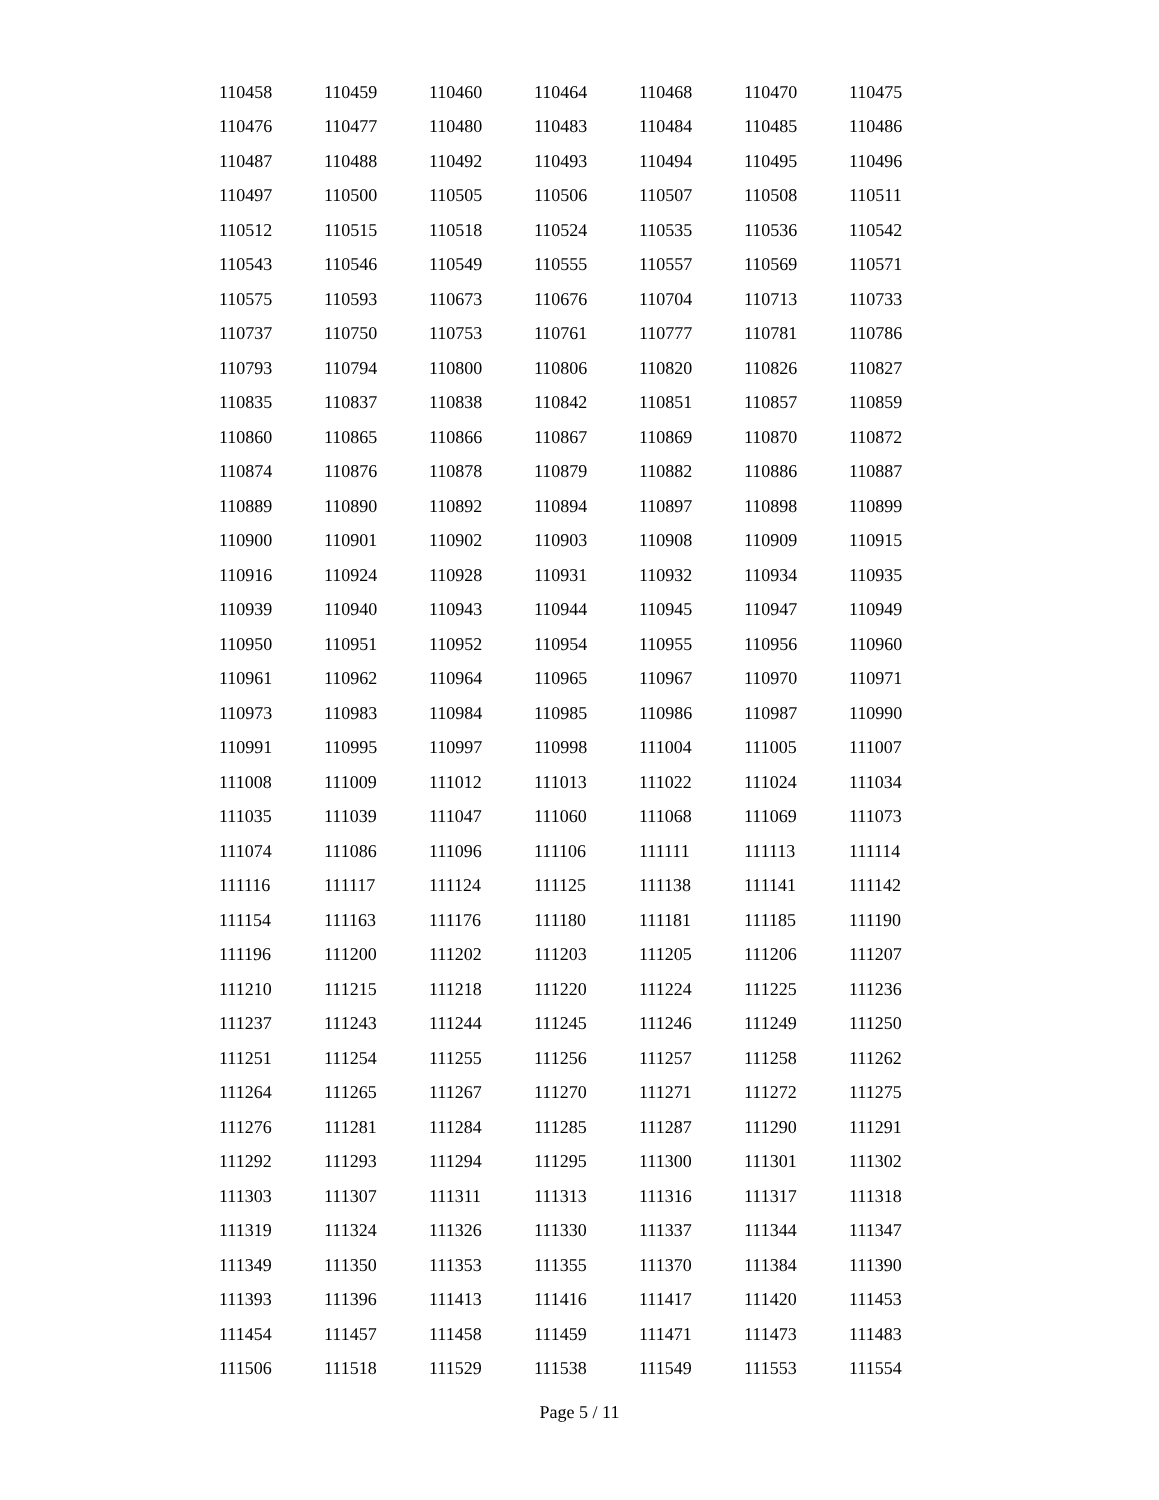| 110458 | 110459 | 110460 | 110464 | 110468 | 110470 | 110475 |
| 110476 | 110477 | 110480 | 110483 | 110484 | 110485 | 110486 |
| 110487 | 110488 | 110492 | 110493 | 110494 | 110495 | 110496 |
| 110497 | 110500 | 110505 | 110506 | 110507 | 110508 | 110511 |
| 110512 | 110515 | 110518 | 110524 | 110535 | 110536 | 110542 |
| 110543 | 110546 | 110549 | 110555 | 110557 | 110569 | 110571 |
| 110575 | 110593 | 110673 | 110676 | 110704 | 110713 | 110733 |
| 110737 | 110750 | 110753 | 110761 | 110777 | 110781 | 110786 |
| 110793 | 110794 | 110800 | 110806 | 110820 | 110826 | 110827 |
| 110835 | 110837 | 110838 | 110842 | 110851 | 110857 | 110859 |
| 110860 | 110865 | 110866 | 110867 | 110869 | 110870 | 110872 |
| 110874 | 110876 | 110878 | 110879 | 110882 | 110886 | 110887 |
| 110889 | 110890 | 110892 | 110894 | 110897 | 110898 | 110899 |
| 110900 | 110901 | 110902 | 110903 | 110908 | 110909 | 110915 |
| 110916 | 110924 | 110928 | 110931 | 110932 | 110934 | 110935 |
| 110939 | 110940 | 110943 | 110944 | 110945 | 110947 | 110949 |
| 110950 | 110951 | 110952 | 110954 | 110955 | 110956 | 110960 |
| 110961 | 110962 | 110964 | 110965 | 110967 | 110970 | 110971 |
| 110973 | 110983 | 110984 | 110985 | 110986 | 110987 | 110990 |
| 110991 | 110995 | 110997 | 110998 | 111004 | 111005 | 111007 |
| 111008 | 111009 | 111012 | 111013 | 111022 | 111024 | 111034 |
| 111035 | 111039 | 111047 | 111060 | 111068 | 111069 | 111073 |
| 111074 | 111086 | 111096 | 111106 | 111111 | 111113 | 111114 |
| 111116 | 111117 | 111124 | 111125 | 111138 | 111141 | 111142 |
| 111154 | 111163 | 111176 | 111180 | 111181 | 111185 | 111190 |
| 111196 | 111200 | 111202 | 111203 | 111205 | 111206 | 111207 |
| 111210 | 111215 | 111218 | 111220 | 111224 | 111225 | 111236 |
| 111237 | 111243 | 111244 | 111245 | 111246 | 111249 | 111250 |
| 111251 | 111254 | 111255 | 111256 | 111257 | 111258 | 111262 |
| 111264 | 111265 | 111267 | 111270 | 111271 | 111272 | 111275 |
| 111276 | 111281 | 111284 | 111285 | 111287 | 111290 | 111291 |
| 111292 | 111293 | 111294 | 111295 | 111300 | 111301 | 111302 |
| 111303 | 111307 | 111311 | 111313 | 111316 | 111317 | 111318 |
| 111319 | 111324 | 111326 | 111330 | 111337 | 111344 | 111347 |
| 111349 | 111350 | 111353 | 111355 | 111370 | 111384 | 111390 |
| 111393 | 111396 | 111413 | 111416 | 111417 | 111420 | 111453 |
| 111454 | 111457 | 111458 | 111459 | 111471 | 111473 | 111483 |
| 111506 | 111518 | 111529 | 111538 | 111549 | 111553 | 111554 |
Page 5 / 11